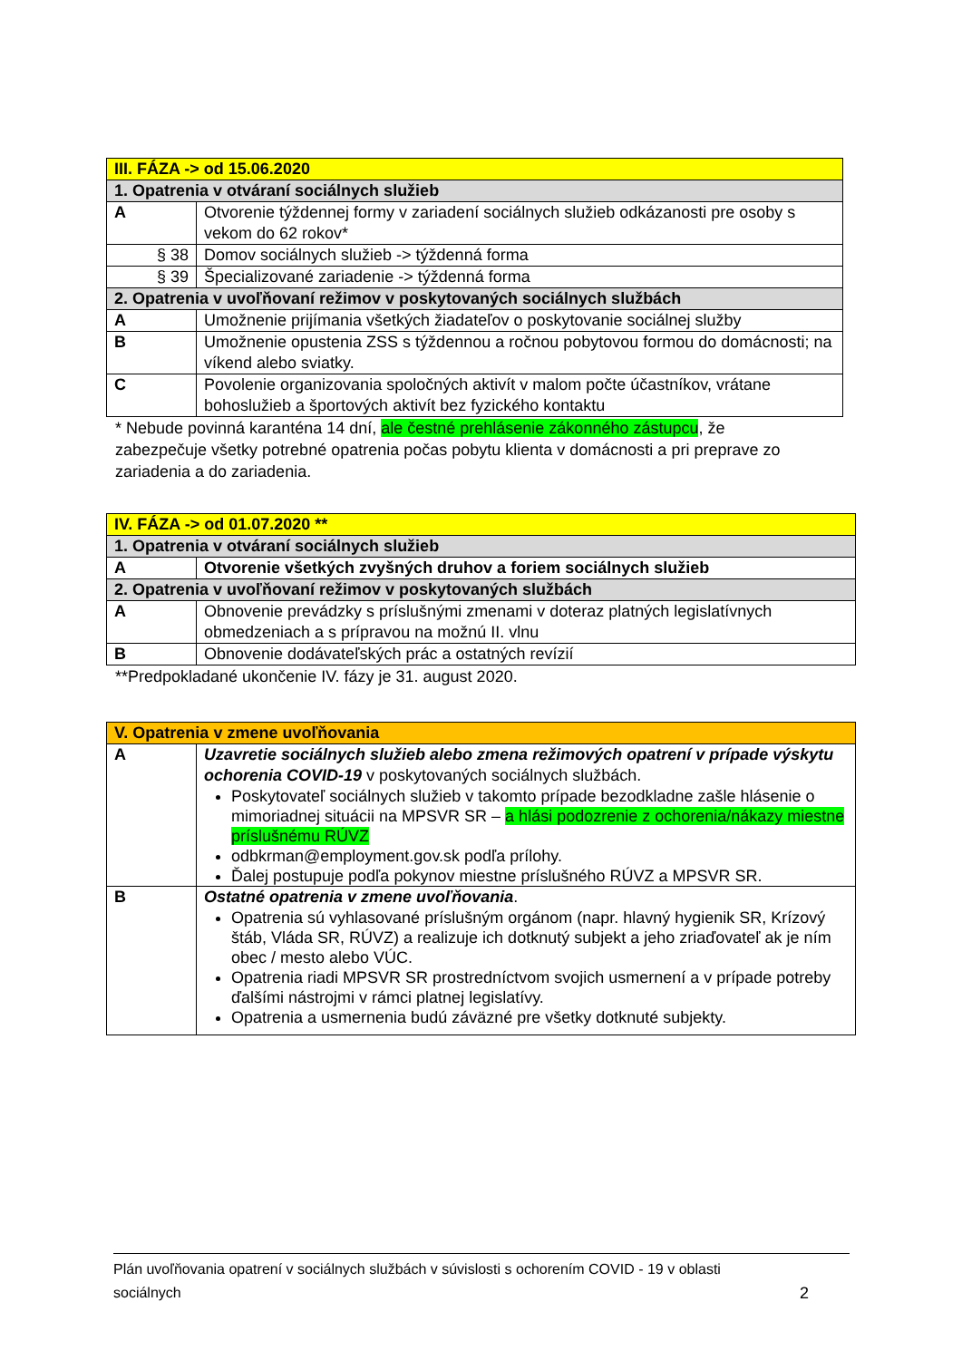| III. FÁZA -> od 15.06.2020 | |
| 1. Opatrenia v otváraní sociálnych služieb | |
| A | Otvorenie týždennej formy v zariadení sociálnych služieb odkázanosti pre osoby s vekom do 62 rokov* |
| § 38 | Domov sociálnych služieb -> týždenná forma |
| § 39 | Špecializované zariadenie -> týždenná forma |
| 2. Opatrenia v uvoľňovaní režimov v poskytovaných sociálnych službách | |
| A | Umožnenie prijímania všetkých žiadateľov o poskytovanie sociálnej služby |
| B | Umožnenie opustenia ZSS s týždennou a ročnou pobytovou formou do domácnosti; na víkend alebo sviatky. |
| C | Povolenie organizovania spoločných aktivít v malom počte účastníkov, vrátane bohoslužieb a športových aktivít bez fyzického kontaktu |
* Nebude povinná karanténa 14 dní, ale čestné prehlásenie zákonného zástupcu, že zabezpečuje všetky potrebné opatrenia počas pobytu klienta v domácnosti a pri preprave zo zariadenia a do zariadenia.
| IV. FÁZA -> od 01.07.2020 ** | |
| 1. Opatrenia v otváraní sociálnych služieb | |
| A | Otvorenie všetkých zvyšných druhov a foriem sociálnych služieb |
| 2. Opatrenia v uvoľňovaní režimov v poskytovaných službách | |
| A | Obnovenie prevádzky s príslušnými zmenami v doteraz platných legislatívnych obmedzeniach a s prípravou na možnú II. vlnu |
| B | Obnovenie dodávateľských prác a ostatných revízií |
**Predpokladané ukončenie IV. fázy je 31. august 2020.
| V. Opatrenia v zmene uvoľňovania | |
| A | Uzavretie sociálnych služieb alebo zmena režimových opatrení v prípade výskytu ochorenia COVID-19 v poskytovaných sociálnych službách. Poskytovateľ sociálnych služieb v takomto prípade bezodkladne zašle hlásenie o mimoriadnej situácii na MPSVR SR – a hlási podozrenie z ochorenia/nákazy miestne príslušnému RÚVZ odbkrman@employment.gov.sk podľa prílohy. Ďalej postupuje podľa pokynov miestne príslušného RÚVZ a MPSVR SR. |
| B | Ostatné opatrenia v zmene uvoľňovania . Opatrenia sú vyhlasované príslušným orgánom (napr. hlavný hygienik SR, Krízový štáb, Vláda SR, RÚVZ) a realizuje ich dotknutý subjekt a jeho zriaďovateľ ak je ním obec / mesto alebo VÚC. Opatrenia riadi MPSVR SR prostredníctvom svojich usmernení a v prípade potreby ďalšími nástrojmi v rámci platnej legislatívy. Opatrenia a usmernenia budú záväzné pre všetky dotknuté subjekty. |
Plán uvoľňovania opatrení v sociálnych službách v súvislosti s ochorením COVID - 19 v oblasti
sociálnych 2